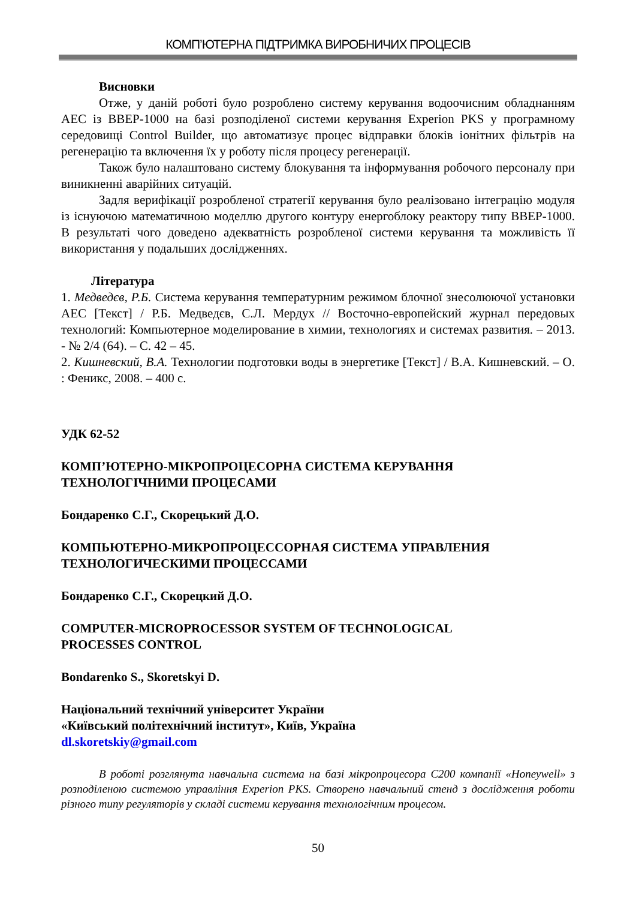КОМП’ЮТЕРНА ПІДТРИМКА ВИРОБНИЧИХ ПРОЦЕСІВ
Висновки
Отже, у даній роботі було розроблено систему керування водоочисним обладнанням АЕС із ВВЕР-1000 на базі розподіленої системи керування Experion PKS у програмному середовищі Control Builder, що автоматизує процес відправки блоків іонітних фільтрів на регенерацію та включення їх у роботу після процесу регенерації.
Також було налаштовано систему блокування та інформування робочого персоналу при виникненні аварійних ситуацій.
Задля верифікації розробленої стратегії керування було реалізовано інтеграцію модуля із існуючою математичною моделлю другого контуру енергоблоку реактору типу ВВЕР-1000. В результаті чого доведено адекватність розробленої системи керування та можливість її використання у подальших дослідженнях.
Література
1. Медведєв, Р.Б. Система керування температурним режимом блочної знесолюючої установки АЕС [Текст] / Р.Б. Медведєв, С.Л. Мердух // Восточно-европейский журнал передовых технологий: Компьютерное моделирование в химии, технологиях и системах развития. – 2013. - № 2/4 (64). – С. 42 – 45.
2. Кишневский, В.А. Технологии подготовки воды в энергетике [Текст] / В.А. Кишневский. – О. : Феникс, 2008. – 400 с.
УДК 62-52
КОМП’ЮТЕРНО-МІКРОПРОЦЕСОРНА СИСТЕМА КЕРУВАННЯ
ТЕХНОЛОГІЧНИМИ ПРОЦЕСАМИ
Бондаренко С.Г., Скорецький Д.О.
КОМПЬЮТЕРНО-МИКРОПРОЦЕССОРНАЯ СИСТЕМА УПРАВЛЕНИЯ
ТЕХНОЛОГИЧЕСКИМИ ПРОЦЕССАМИ
Бондаренко С.Г., Скорецкий Д.О.
COMPUTER-MICROPROCESSOR SYSTEM OF TECHNOLOGICAL
PROCESSES CONTROL
Bondarenko S., Skoretskyi D.
Національний технічний університет України
«Київський політехнічний інститут», Київ, Україна
dl.skoretskiy@gmail.com
В роботі розглянута навчальна система на базі мікропроцесора С200 компанії «Honeywell» з розподіленою системою управління Experion PKS. Створено навчальний стенд з дослідження роботи різного типу регуляторів у складі системи керування технологічним процесом.
50